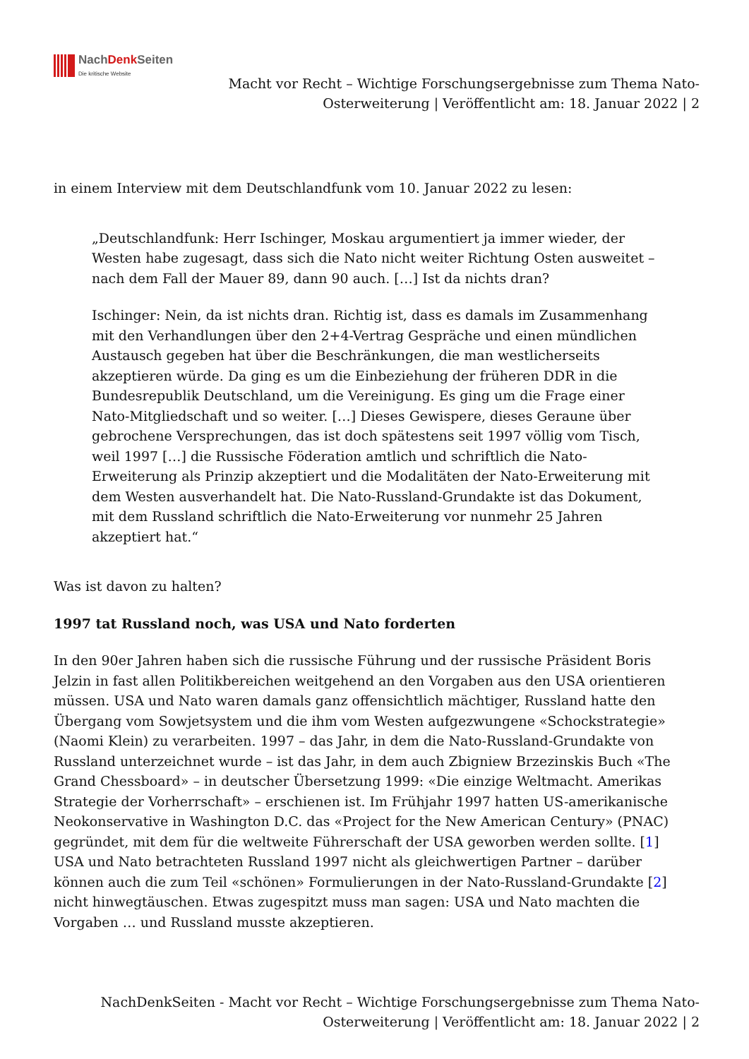NachDenk Seiten
Die kritische Website
Macht vor Recht – Wichtige Forschungsergebnisse zum Thema Nato-Osterweiterung | Veröffentlicht am: 18. Januar 2022 | 2
in einem Interview mit dem Deutschlandfunk vom 10. Januar 2022 zu lesen:
„Deutschlandfunk: Herr Ischinger, Moskau argumentiert ja immer wieder, der Westen habe zugesagt, dass sich die Nato nicht weiter Richtung Osten ausweitet – nach dem Fall der Mauer 89, dann 90 auch. […] Ist da nichts dran?
Ischinger: Nein, da ist nichts dran. Richtig ist, dass es damals im Zusammenhang mit den Verhandlungen über den 2+4-Vertrag Gespräche und einen mündlichen Austausch gegeben hat über die Beschränkungen, die man westlicherseits akzeptieren würde. Da ging es um die Einbeziehung der früheren DDR in die Bundesrepublik Deutschland, um die Vereinigung. Es ging um die Frage einer Nato-Mitgliedschaft und so weiter. […] Dieses Gewispere, dieses Geraune über gebrochene Versprechungen, das ist doch spätestens seit 1997 völlig vom Tisch, weil 1997 […] die Russische Föderation amtlich und schriftlich die Nato-Erweiterung als Prinzip akzeptiert und die Modalitäten der Nato-Erweiterung mit dem Westen ausverhandelt hat. Die Nato-Russland-Grundakte ist das Dokument, mit dem Russland schriftlich die Nato-Erweiterung vor nunmehr 25 Jahren akzeptiert hat.“
Was ist davon zu halten?
1997 tat Russland noch, was USA und Nato forderten
In den 90er Jahren haben sich die russische Führung und der russische Präsident Boris Jelzin in fast allen Politikbereichen weitgehend an den Vorgaben aus den USA orientieren müssen. USA und Nato waren damals ganz offensichtlich mächtiger, Russland hatte den Übergang vom Sowjetsystem und die ihm vom Westen aufgezwungene «Schockstrategie» (Naomi Klein) zu verarbeiten. 1997 – das Jahr, in dem die Nato-Russland-Grundakte von Russland unterzeichnet wurde – ist das Jahr, in dem auch Zbigniew Brzezinskis Buch «The Grand Chessboard» – in deutscher Übersetzung 1999: «Die einzige Weltmacht. Amerikas Strategie der Vorherrschaft» – erschienen ist. Im Frühjahr 1997 hatten US-amerikanische Neokonservative in Washington D.C. das «Project for the New American Century» (PNAC) gegründet, mit dem für die weltweite Führerschaft der USA geworben werden sollte. [1] USA und Nato betrachteten Russland 1997 nicht als gleichwertigen Partner – darüber können auch die zum Teil «schönen» Formulierungen in der Nato-Russland-Grundakte [2] nicht hinwegtäuschen. Etwas zugespitzt muss man sagen: USA und Nato machten die Vorgaben … und Russland musste akzeptieren.
NachDenkSeiten - Macht vor Recht – Wichtige Forschungsergebnisse zum Thema Nato-Osterweiterung | Veröffentlicht am: 18. Januar 2022 | 2